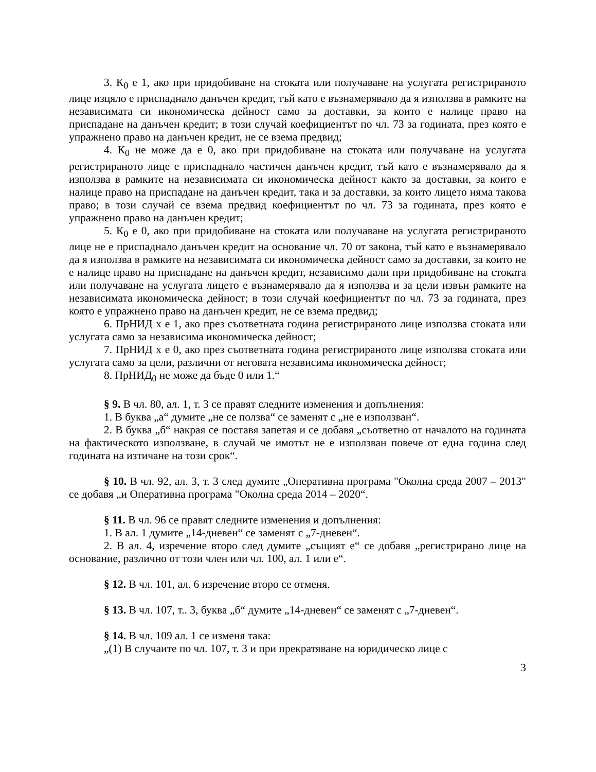3. К<sub>0</sub> е 1, ако при придобиване на стоката или получаване на услугата регистрираното лице изцяло е приспаднало данъчен кредит, тъй като е възнамерявало да я използва в рамките на независимата си икономическа дейност само за доставки, за които е налице право на приспадане на данъчен кредит; в този случай коефициентът по чл. 73 за годината, през която е упражнено право на данъчен кредит, не се взема предвид;
4. К<sub>0</sub> не може да е 0, ако при придобиване на стоката или получаване на услугата регистрираното лице е приспаднало частичен данъчен кредит, тъй като е възнамерявало да я използва в рамките на независимата си икономическа дейност както за доставки, за които е налице право на приспадане на данъчен кредит, така и за доставки, за които лицето няма такова право; в този случай се взема предвид коефициентът по чл. 73 за годината, през която е упражнено право на данъчен кредит;
5. К<sub>0</sub> е 0, ако при придобиване на стоката или получаване на услугата регистрираното лице не е приспаднало данъчен кредит на основание чл. 70 от закона, тъй като е възнамерявало да я използва в рамките на независимата си икономическа дейност само за доставки, за които не е налице право на приспадане на данъчен кредит, независимо дали при придобиване на стоката или получаване на услугата лицето е възнамерявало да я използва и за цели извън рамките на независимата икономическа дейност; в този случай коефициентът по чл. 73 за годината, през която е упражнено право на данъчен кредит, не се взема предвид;
6. ПрНИД x е 1, ако през съответната година регистрираното лице използва стоката или услугата само за независима икономическа дейност;
7. ПрНИД x е 0, ако през съответната година регистрираното лице използва стоката или услугата само за цели, различни от неговата независима икономическа дейност;
8. ПрНИД<sub>0</sub> не може да бъде 0 или 1.“
§ 9. В чл. 80, ал. 1, т. 3 се правят следните изменения и допълнения:
1. В буква „а“ думите „не се ползва“ се заменят с „не е използван“.
2. В буква „б“ накрая се поставя запетая и се добавя „съответно от началото на годината на фактическото използване, в случай че имотът не е използван повече от една година след годината на изтичане на този срок“.
§ 10. В чл. 92, ал. 3, т. 3 след думите „Оперативна програма "Околна среда 2007 – 2013" се добавя „и Оперативна програма "Околна среда 2014 – 2020“.
§ 11. В чл. 96 се правят следните изменения и допълнения:
1. В ал. 1 думите „14-дневен“ се заменят с „7-дневен“.
2. В ал. 4, изречение второ след думите „същият е“ се добавя „регистрирано лице на основание, различно от този член или чл. 100, ал. 1 или е“.
§ 12. В чл. 101, ал. 6 изречение второ се отменя.
§ 13. В чл. 107, т.. 3, буква „б“ думите „14-дневен“ се заменят с „7-дневен“.
§ 14. В чл. 109 ал. 1 се изменя така:
„(1) В случаите по чл. 107, т. 3 и при прекратяване на юридическо лице с
3